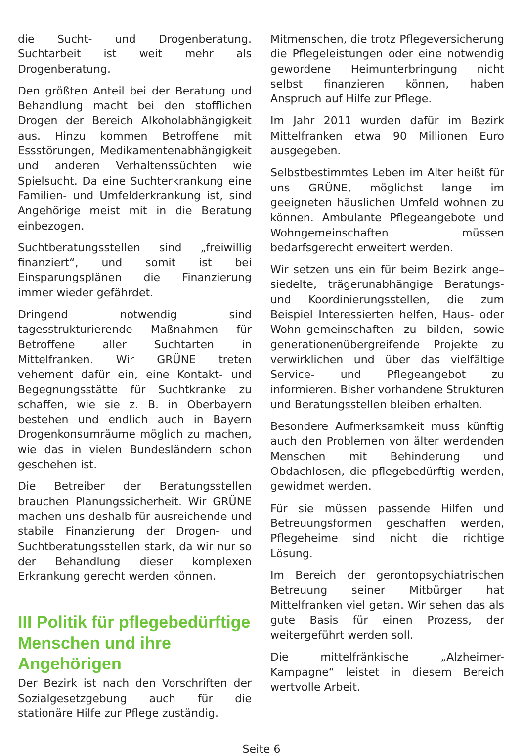die Sucht- und Drogenberatung. Suchtarbeit ist weit mehr als Drogenberatung.
Den größten Anteil bei der Beratung und Behandlung macht bei den stofflichen Drogen der Bereich Alkoholabhängigkeit aus. Hinzu kommen Betroffene mit Essstörungen, Medikamentenabhängigkeit und anderen Verhaltenssüchten wie Spielsucht. Da eine Suchterkrankung eine Familien- und Umfelderkrankung ist, sind Angehörige meist mit in die Beratung einbezogen.
Suchtberatungsstellen sind „freiwillig finanziert“, und somit ist bei Einsparungsplänen die Finanzierung immer wieder gefährdet.
Dringend notwendig sind tagesstrukturierende Maßnahmen für Betroffene aller Suchtarten in Mittelfranken. Wir GRÜNE treten vehement dafür ein, eine Kontakt- und Begegnungsstätte für Suchtkranke zu schaffen, wie sie z. B. in Oberbayern bestehen und endlich auch in Bayern Drogenkonsumräume möglich zu machen, wie das in vielen Bundesländern schon geschehen ist.
Die Betreiber der Beratungsstellen brauchen Planungssicherheit. Wir GRÜNE machen uns deshalb für ausreichende und stabile Finanzierung der Drogen- und Suchtberatungsstellen stark, da wir nur so der Behandlung dieser komplexen Erkrankung gerecht werden können.
III Politik für pflegebedürftige Menschen und ihre Angehörigen
Der Bezirk ist nach den Vorschriften der Sozialgesetzgebung auch für die stationäre Hilfe zur Pflege zuständig.
Mitmenschen, die trotz Pflegeversicherung die Pflegeleistungen oder eine notwendig gewordene Heimunterbringung nicht selbst finanzieren können, haben Anspruch auf Hilfe zur Pflege.
Im Jahr 2011 wurden dafür im Bezirk Mittelfranken etwa 90 Millionen Euro ausgegeben.
Selbstbestimmtes Leben im Alter heißt für uns GRÜNE, möglichst lange im geeigneten häuslichen Umfeld wohnen zu können. Ambulante Pflegeangebote und Wohngemeinschaften müssen bedarfsgerecht erweitert werden.
Wir setzen uns ein für beim Bezirk ange–siedelte, trägerunabhängige Beratungs- und Koordinierungsstellen, die zum Beispiel Interessierten helfen, Haus- oder Wohn–gemeinschaften zu bilden, sowie generationenübergreifende Projekte zu verwirklichen und über das vielfältige Service- und Pflegeangebot zu informieren. Bisher vorhandene Strukturen und Beratungsstellen bleiben erhalten.
Besondere Aufmerksamkeit muss künftig auch den Problemen von älter werdenden Menschen mit Behinderung und Obdachlosen, die pflegebedürftig werden, gewidmet werden.
Für sie müssen passende Hilfen und Betreuungsformen geschaffen werden, Pflegeheime sind nicht die richtige Lösung.
Im Bereich der gerontopsychiatrischen Betreuung seiner Mitbürger hat Mittelfranken viel getan. Wir sehen das als gute Basis für einen Prozess, der weitergeführt werden soll.
Die mittelfränkische „Alzheimer-Kampagne“ leistet in diesem Bereich wertvolle Arbeit.
Seite 6